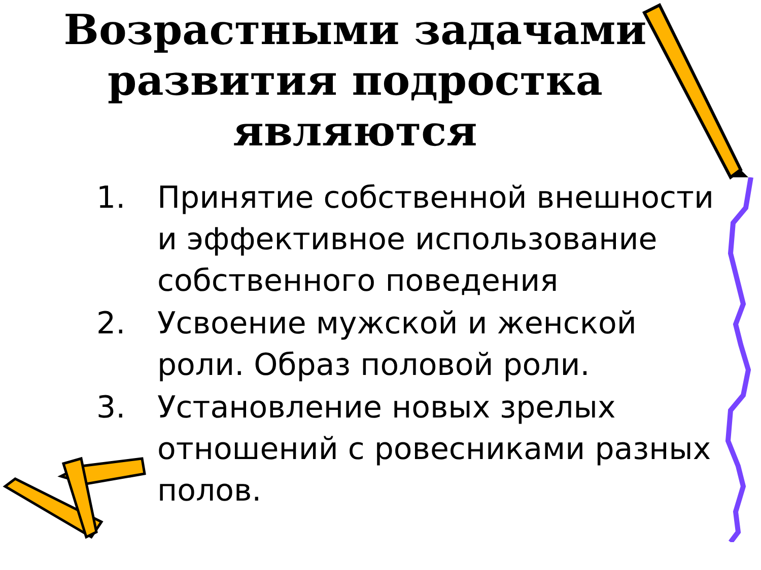Возрастными задачами развития подростка являются
1. Принятие собственной внешности и эффективное использование собственного поведения
2. Усвоение мужской и женской роли. Образ половой роли.
3. Установление новых зрелых отношений с ровесниками разных полов.